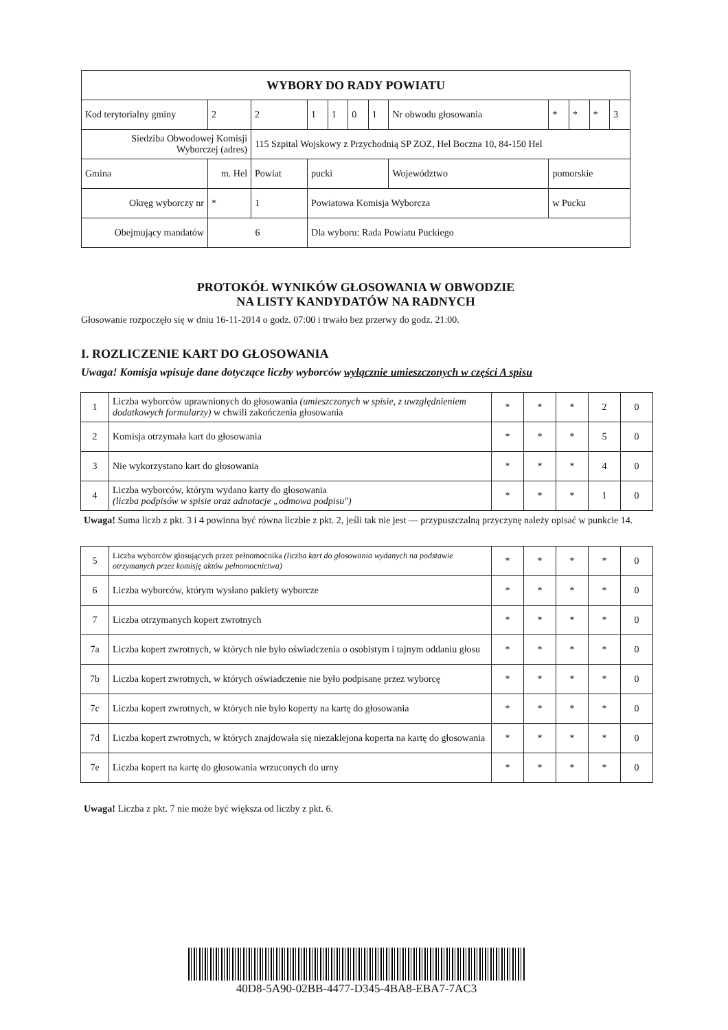| WYBORY DO RADY POWIATU | | | | | | | | | | | | | |
| Kod terytorialny gminy | | 2 | 2 | 1 | 1 | 0 | 1 | Nr obwodu głosowania | | * | * | * | 3 |
| Siedziba Obwodowej Komisji Wyborczej (adres) | | | 115 Szpital Wojskowy z Przychodnią SP ZOZ, Hel Boczna 10, 84-150 Hel | | | | | | | | | | |
| Gmina | m. Hel | | Powiat | pucki | | | | Województwo | pomorskie | | | | |
| Okręg wyborczy nr | | * | 1 | Powiatowa Komisja Wyborcza | | | | | w Pucku | | | | |
| Obejmujący mandatów | | 6 | | Dla wyboru: Rada Powiatu Puckiego | | | | | | | | | |
PROTOKÓŁ WYNIKÓW GŁOSOWANIA W OBWODZIE
NA LISTY KANDYDATÓW NA RADNYCH
Głosowanie rozpoczęło się w dniu 16-11-2014 o godz. 07:00 i trwało bez przerwy do godz. 21:00.
I. ROZLICZENIE KART DO GŁOSOWANIA
Uwaga! Komisja wpisuje dane dotyczące liczby wyborców wyłącznie umieszczonych w części A spisu
| 1 | Liczba wyborców uprawnionych do głosowania (umieszczonych w spisie, z uwzględnieniem dodatkowych formularzy) w chwili zakończenia głosowania | * | * | * | 2 | 0 |
| 2 | Komisja otrzymała kart do głosowania | * | * | * | 5 | 0 |
| 3 | Nie wykorzystano kart do głosowania | * | * | * | 4 | 0 |
| 4 | Liczba wyborców, którym wydano karty do głosowania (liczba podpisów w spisie oraz adnotacje „odmowa podpisu") | * | * | * | 1 | 0 |
Uwaga! Suma liczb z pkt. 3 i 4 powinna być równa liczbie z pkt. 2, jeśli tak nie jest — przypuszczalną przyczynę należy opisać w punkcie 14.
| 5 | Liczba wyborców głosujących przez pełnomocnika (liczba kart do głosowania wydanych na podstawie otrzymanych przez komisję aktów pełnomocnictwa) | * | * | * | * | 0 |
| 6 | Liczba wyborców, którym wysłano pakiety wyborcze | * | * | * | * | 0 |
| 7 | Liczba otrzymanych kopert zwrotnych | * | * | * | * | 0 |
| 7a | Liczba kopert zwrotnych, w których nie było oświadczenia o osobistym i tajnym oddaniu głosu | * | * | * | * | 0 |
| 7b | Liczba kopert zwrotnych, w których oświadczenie nie było podpisane przez wyborcę | * | * | * | * | 0 |
| 7c | Liczba kopert zwrotnych, w których nie było koperty na kartę do głosowania | * | * | * | * | 0 |
| 7d | Liczba kopert zwrotnych, w których znajdowała się niezaklejona koperta na kartę do głosowania | * | * | * | * | 0 |
| 7e | Liczba kopert na kartę do głosowania wrzuconych do urny | * | * | * | * | 0 |
Uwaga! Liczba z pkt. 7 nie może być większa od liczby z pkt. 6.
40D8-5A90-02BB-4477-D345-4BA8-EBA7-7AC3